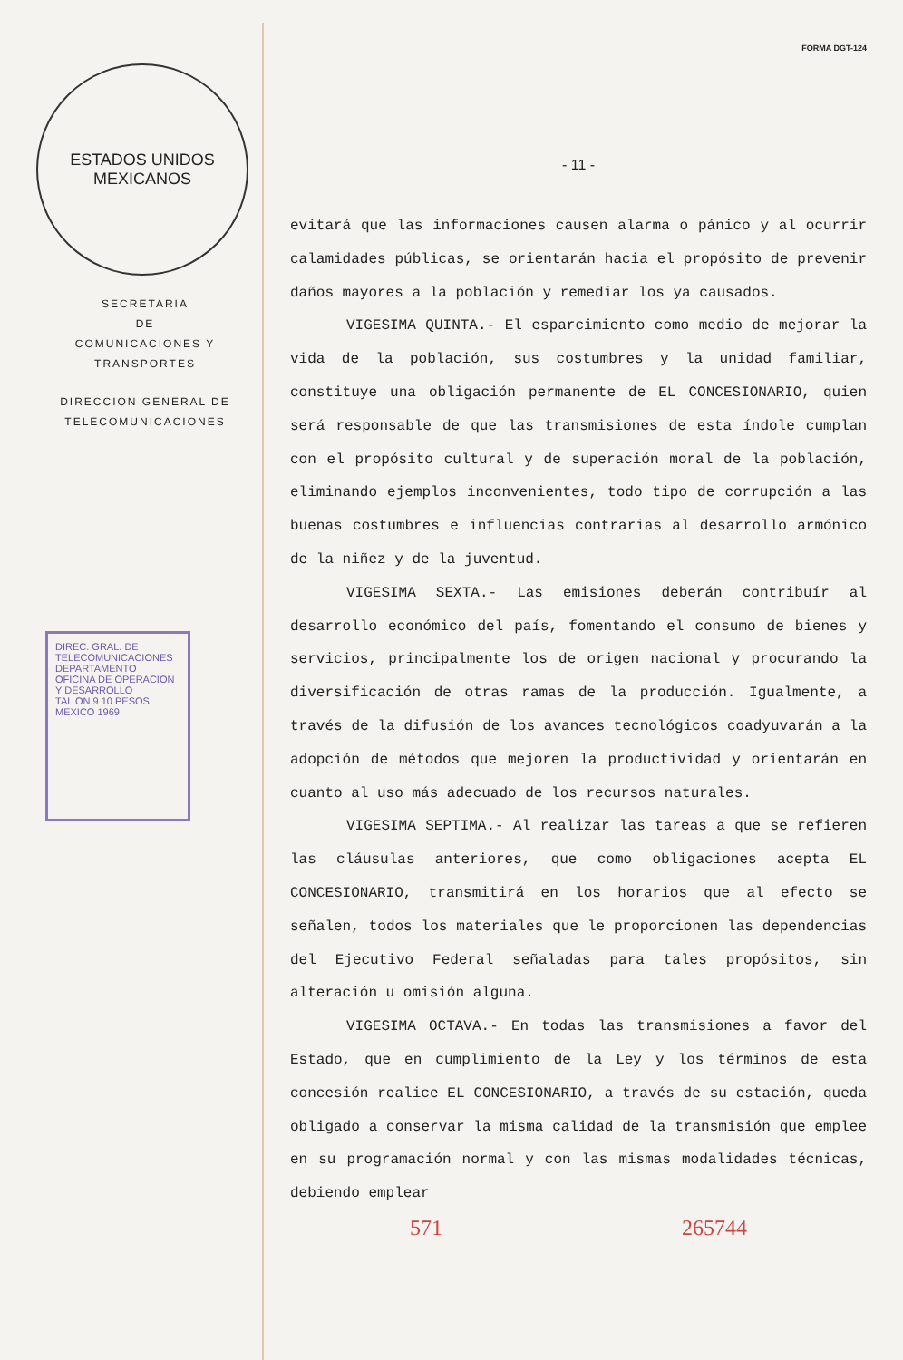ESTADOS UNIDOS MEXICANOS
SECRETARIA
DE
COMUNICACIONES Y TRANSPORTES
DIRECCION GENERAL DE
TELECOMUNICACIONES
DIREC. GRAL. DE TELECOMUNICACIONES
DEPARTAMENTO
OFICINA DE OPERACION Y DESARROLLO
TAL ON 9 10 PESOS MEXICO 1969
FORMA DGT-124
- 11 -
evitará que las informaciones causen alarma o pánico y al ocurrir calamidades públicas, se orientarán hacia el propósito de prevenir daños mayores a la población y remediar los ya causados.
VIGESIMA QUINTA.- El esparcimiento como medio de mejorar la vida de la población, sus costumbres y la unidad familiar, constituye una obligación permanente de EL CONCESIONARIO, quien será responsable de que las transmisiones de esta índole cumplan con el propósito cultural y de superación moral de la población, eliminando ejemplos inconvenientes, todo tipo de corrupción a las buenas costumbres e influencias contrarias al desarrollo armónico de la niñez y de la juventud.
VIGESIMA SEXTA.- Las emisiones deberán contribuír al desarrollo económico del país, fomentando el consumo de bienes y servicios, principalmente los de origen nacional y procurando la diversificación de otras ramas de la producción. Igualmente, a través de la difusión de los avances tecnológicos coadyuvarán a la adopción de métodos que mejoren la productividad y orientarán en cuanto al uso más adecuado de los recursos naturales.
VIGESIMA SEPTIMA.- Al realizar las tareas a que se refieren las cláusulas anteriores, que como obligaciones acepta EL CONCESIONARIO, transmitirá en los horarios que al efecto se señalen, todos los materiales que le proporcionen las dependencias del Ejecutivo Federal señaladas para tales propósitos, sin alteración u omisión alguna.
VIGESIMA OCTAVA.- En todas las transmisiones a favor del Estado, que en cumplimiento de la Ley y los términos de esta concesión realice EL CONCESIONARIO, a través de su estación, queda obligado a conservar la misma calidad de la transmisión que emplee en su programación normal y con las mismas modalidades técnicas, debiendo emplear
571 265744